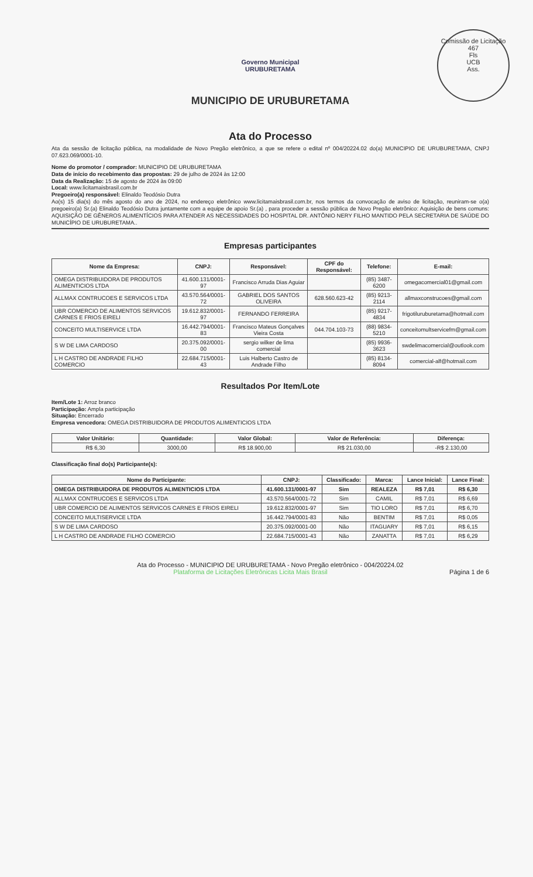Comissão de Licitação
467
Fls
UCB
Ass.
Governo Municipal
URUBURETAMA
MUNICIPIO DE URUBURETAMA
Ata do Processo
Ata da sessão de licitação pública, na modalidade de Novo Pregão eletrônico, a que se refere o edital nº 004/20224.02 do(a) MUNICIPIO DE URUBURETAMA, CNPJ 07.623.069/0001-10.
Nome do promotor / comprador: MUNICIPIO DE URUBURETAMA
Data de início do recebimento das propostas: 29 de julho de 2024 às 12:00
Data da Realização: 15 de agosto de 2024 às 09:00
Local: www.licitamaisbrasil.com.br
Pregoeiro(a) responsável: Elinaldo Teodósio Dutra
Ao(s) 15 dia(s) do mês agosto do ano de 2024, no endereço eletrônico www.licitamaisbrasil.com.br, nos termos da convocação de aviso de licitação, reuniram-se o(a) pregoeiro(a) Sr.(a) Elinaldo Teodósio Dutra juntamente com a equipe de apoio Sr.(a) , para proceder a sessão pública de Novo Pregão eletrônico: Aquisição de bens comuns: AQUISIÇÃO DE GÊNEROS ALIMENTÍCIOS PARA ATENDER AS NECESSIDADES DO HOSPITAL DR. ANTÔNIO NERY FILHO MANTIDO PELA SECRETARIA DE SAÚDE DO MUNICÍPIO DE URUBURETAMA..
Empresas participantes
| Nome da Empresa: | CNPJ: | Responsável: | CPF do Responsável: | Telefone: | E-mail: |
| --- | --- | --- | --- | --- | --- |
| OMEGA DISTRIBUIDORA DE PRODUTOS ALIMENTICIOS LTDA | 41.600.131/0001-97 | Francisco Arruda Dias Aguiar | | (85) 3487-6200 | omegacomercial01@gmail.com |
| ALLMAX CONTRUCOES E SERVICOS LTDA | 43.570.564/0001-72 | GABRIEL DOS SANTOS OLIVEIRA | 628.560.623-42 | (85) 9213-2114 | allmaxconstrucoes@gmail.com |
| UBR COMERCIO DE ALIMENTOS SERVICOS CARNES E FRIOS EIRELI | 19.612.832/0001-97 | FERNANDO FERREIRA | | (85) 9217-4834 | frigotiluruburetama@hotmail.com |
| CONCEITO MULTISERVICE LTDA | 16.442.794/0001-83 | Francisco Mateus Gonçalves Vieira Costa | 044.704.103-73 | (88) 9834-5210 | conceitomultservicefm@gmail.com |
| S W DE LIMA CARDOSO | 20.375.092/0001-00 | sergio wilker de lima comercial | | (85) 9936-3623 | swdelimacomercial@outlook.com |
| L H CASTRO DE ANDRADE FILHO COMERCIO | 22.684.715/0001-43 | Luis Halberto Castro de Andrade Filho | | (85) 8134-8094 | comercial-alf@hotmail.com |
Resultados Por Item/Lote
Item/Lote 1: Arroz branco
Participação: Ampla participação
Situação: Encerrado
Empresa vencedora: OMEGA DISTRIBUIDORA DE PRODUTOS ALIMENTICIOS LTDA
| Valor Unitário: | Quantidade: | Valor Global: | Valor de Referência: | Diferença: |
| --- | --- | --- | --- | --- |
| R$ 6,30 | 3000,00 | R$ 18.900,00 | R$ 21.030,00 | -R$ 2.130,00 |
Classificação final do(s) Participante(s):
| Nome do Participante: | CNPJ: | Classificado: | Marca: | Lance Inicial: | Lance Final: |
| --- | --- | --- | --- | --- | --- |
| OMEGA DISTRIBUIDORA DE PRODUTOS ALIMENTICIOS LTDA | 41.600.131/0001-97 | Sim | REALEZA | R$ 7,01 | R$ 6,30 |
| ALLMAX CONTRUCOES E SERVICOS LTDA | 43.570.564/0001-72 | Sim | CAMIL | R$ 7,01 | R$ 6,69 |
| UBR COMERCIO DE ALIMENTOS SERVICOS CARNES E FRIOS EIRELI | 19.612.832/0001-97 | Sim | TIO LORO | R$ 7,01 | R$ 6,70 |
| CONCEITO MULTISERVICE LTDA | 16.442.794/0001-83 | Não | BENTIM | R$ 7,01 | R$ 0,05 |
| S W DE LIMA CARDOSO | 20.375.092/0001-00 | Não | ITAGUARY | R$ 7,01 | R$ 6,15 |
| L H CASTRO DE ANDRADE FILHO COMERCIO | 22.684.715/0001-43 | Não | ZANATTA | R$ 7,01 | R$ 6,29 |
Ata do Processo - MUNICIPIO DE URUBURETAMA - Novo Pregão eletrônico - 004/20224.02
Plataforma de Licitações Eletrônicas Licita Mais Brasil Página 1 de 6